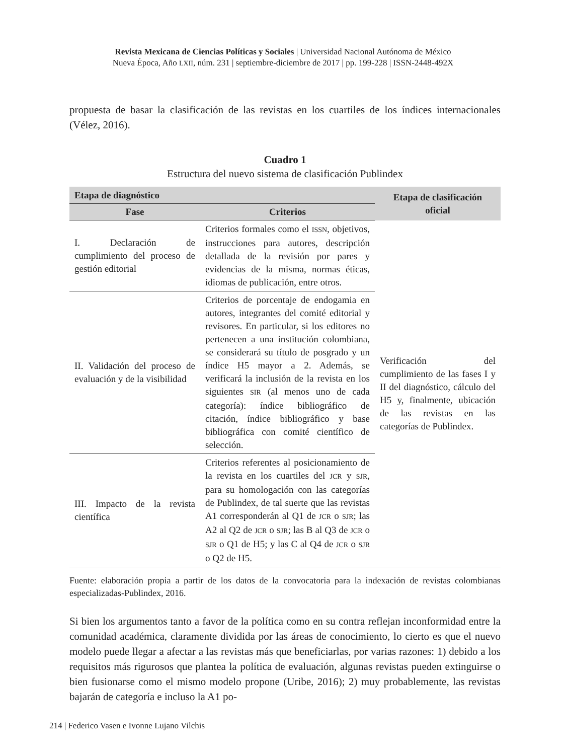Revista Mexicana de Ciencias Políticas y Sociales | Universidad Nacional Autónoma de México
Nueva Época, Año LXII, núm. 231 | septiembre-diciembre de 2017 | pp. 199-228 | ISSN-2448-492X
propuesta de basar la clasificación de las revistas en los cuartiles de los índices internacionales (Vélez, 2016).
Cuadro 1
Estructura del nuevo sistema de clasificación Publindex
| Etapa de diagnóstico | | Etapa de clasificación oficial |
| --- | --- | --- |
| Fase | Criterios | |
| I. Declaración de cumplimiento del proceso de gestión editorial | Criterios formales como el ISSN , objetivos, instrucciones para autores, descripción detallada de la revisión por pares y evidencias de la misma, normas éticas, idiomas de publicación, entre otros. | Verificación del cumplimiento de las fases I y II del diagnóstico, cálculo del H5 y, finalmente, ubicación de las revistas en las categorías de Publindex. |
| II. Validación del proceso de evaluación y de la visibilidad | Criterios de porcentaje de endogamia en autores, integrantes del comité editorial y revisores. En particular, si los editores no pertenecen a una institución colombiana, se considerará su título de posgrado y un índice H5 mayor a 2. Además, se verificará la inclusión de la revista en los siguientes SIR (al menos uno de cada categoría): índice bibliográfico de citación, índice bibliográfico y base bibliográfica con comité científico de selección. | |
| III. Impacto de la revista científica | Criterios referentes al posicionamiento de la revista en los cuartiles del JCR y SJR , para su homologación con las categorías de Publindex, de tal suerte que las revistas A1 corresponderán al Q1 de JCR o SJR ; las A2 al Q2 de JCR o SJR ; las B al Q3 de JCR o SJR o Q1 de H5; y las C al Q4 de JCR o SJR o Q2 de H5. | |
Fuente: elaboración propia a partir de los datos de la convocatoria para la indexación de revistas colombianas especializadas-Publindex, 2016.
Si bien los argumentos tanto a favor de la política como en su contra reflejan inconformidad entre la comunidad académica, claramente dividida por las áreas de conocimiento, lo cierto es que el nuevo modelo puede llegar a afectar a las revistas más que beneficiarlas, por varias razones: 1) debido a los requisitos más rigurosos que plantea la política de evaluación, algunas revistas pueden extinguirse o bien fusionarse como el mismo modelo propone (Uribe, 2016); 2) muy probablemente, las revistas bajarán de categoría e incluso la A1 po-
214 | Federico Vasen e Ivonne Lujano Vilchis